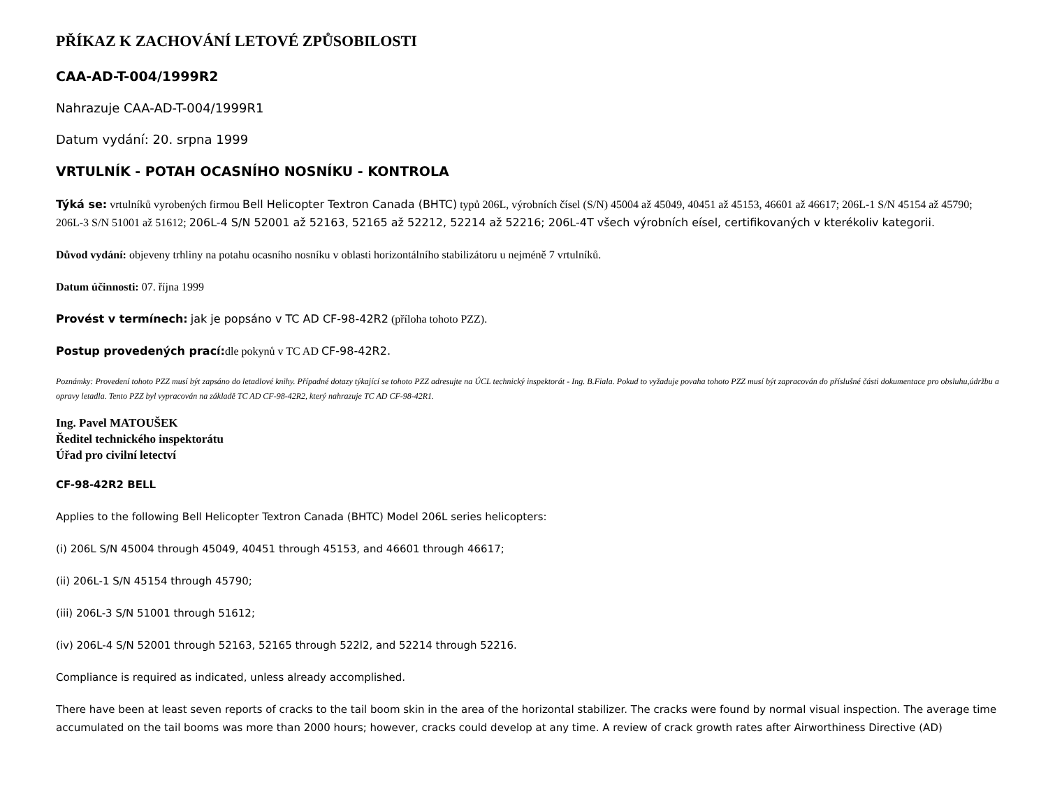PŘÍKAZ K ZACHOVÁNÍ LETOVÉ ZPŮSOBILOSTI
CAA-AD-T-004/1999R2
Nahrazuje CAA-AD-T-004/1999R1
Datum vydání: 20. srpna 1999
VRTULNÍK - POTAH OCASNÍHO NOSNÍKU - KONTROLA
Týká se: vrtulníků vyrobených firmou Bell Helicopter Textron Canada (BHTC) typů 206L, výrobních čísel (S/N) 45004 až 45049, 40451 až 45153, 46601 až 46617; 206L-1 S/N 45154 až 45790; 206L-3 S/N 51001 až 51612; 206L-4 S/N 52001 až 52163, 52165 až 52212, 52214 až 52216; 206L-4T všech výrobních eísel, certifikovaných v kterékoliv kategorii.
Důvod vydání: objeveny trhliny na potahu ocasního nosníku v oblasti horizontálního stabilizátoru u nejméně 7 vrtulníků.
Datum účinnosti: 07. října 1999
Provést v termínech: jak je popsáno v TC AD CF-98-42R2 (příloha tohoto PZZ).
Postup provedených prací: dle pokynů v TC AD CF-98-42R2.
Poznámky: Provedení tohoto PZZ musí být zapsáno do letadlové knihy. Případné dotazy týkající se tohoto PZZ adresujte na ÚCL technický inspektorát - Ing. B.Fiala. Pokud to vyžaduje povaha tohoto PZZ musí být zapracován do příslušné části dokumentace pro obsluhu,údržbu a opravy letadla. Tento PZZ byl vypracován na základě TC AD CF-98-42R2, který nahrazuje TC AD CF-98-42R1.
Ing. Pavel MATOUŠEK
Ředitel technického inspektorátu
Úřad pro civilní letectví
CF-98-42R2 BELL
Applies to the following Bell Helicopter Textron Canada (BHTC) Model 206L series helicopters:
(i) 206L S/N 45004 through 45049, 40451 through 45153, and 46601 through 46617;
(ii) 206L-1 S/N 45154 through 45790;
(iii) 206L-3 S/N 51001 through 51612;
(iv) 206L-4 S/N 52001 through 52163, 52165 through 522l2, and 52214 through 52216.
Compliance is required as indicated, unless already accomplished.
There have been at least seven reports of cracks to the tail boom skin in the area of the horizontal stabilizer. The cracks were found by normal visual inspection. The average time accumulated on the tail booms was more than 2000 hours; however, cracks could develop at any time. A review of crack growth rates after Airworthiness Directive (AD)